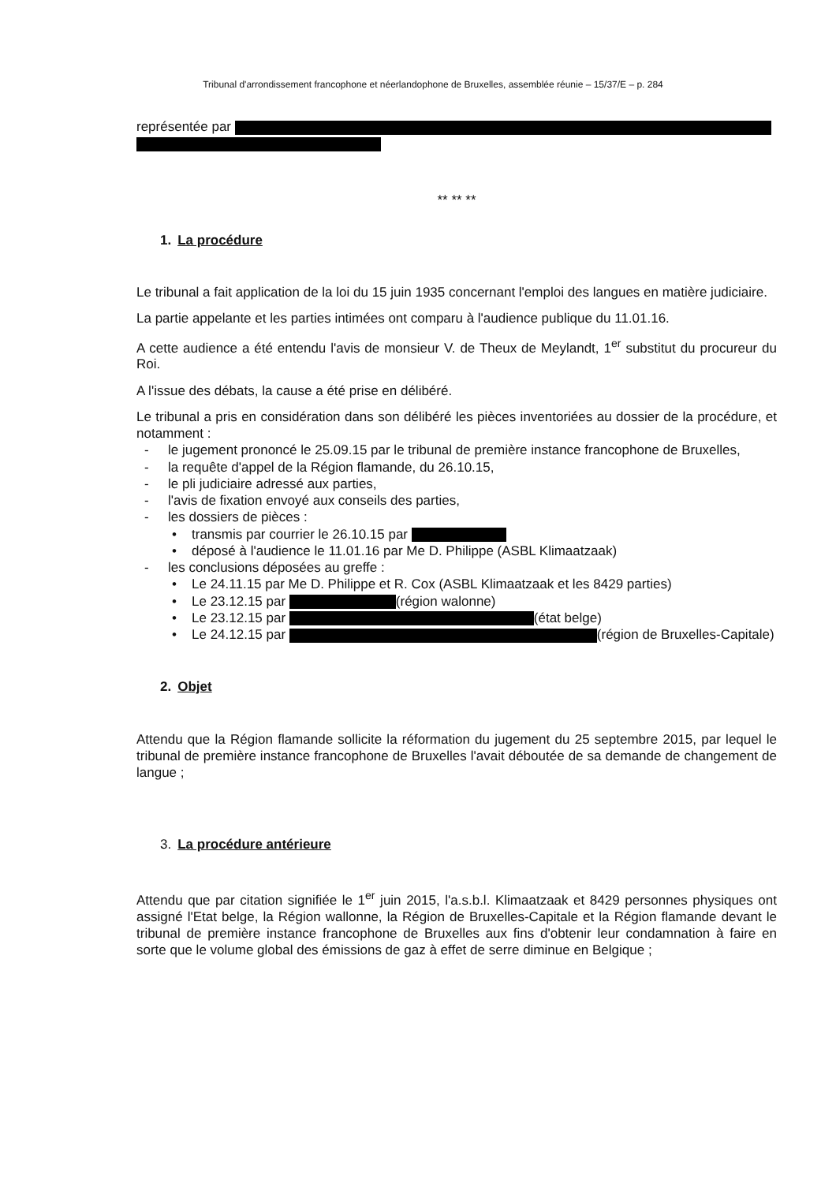Tribunal d'arrondissement francophone et néerlandophone de Bruxelles, assemblée réunie – 15/37/E – p. 284
représentée par
** ** **
1. La procédure
Le tribunal a fait application de la loi du 15 juin 1935 concernant l'emploi des langues en matière judiciaire.
La partie appelante et les parties intimées ont comparu à l'audience publique du 11.01.16.
A cette audience a été entendu l'avis de monsieur V. de Theux de Meylandt, 1<sup>er</sup> substitut du procureur du Roi.
A l'issue des débats, la cause a été prise en délibéré.
Le tribunal a pris en considération dans son délibéré les pièces inventoriées au dossier de la procédure, et notamment :
le jugement prononcé le 25.09.15 par le tribunal de première instance francophone de Bruxelles,
la requête d'appel de la Région flamande, du 26.10.15,
le pli judiciaire adressé aux parties,
l'avis de fixation envoyé aux conseils des parties,
les dossiers de pièces :
transmis par courrier le 26.10.15 par
déposé à l'audience le 11.01.16 par Me D. Philippe (ASBL Klimaatzaak)
les conclusions déposées au greffe :
Le 24.11.15 par Me D. Philippe et R. Cox (ASBL Klimaatzaak et les 8429 parties)
Le 23.12.15 par (région walonne)
Le 23.12.15 par (état belge)
Le 24.12.15 par (région de Bruxelles-Capitale)
2. Objet
Attendu que la Région flamande sollicite la réformation du jugement du 25 septembre 2015, par lequel le tribunal de première instance francophone de Bruxelles l'avait déboutée de sa demande de changement de langue ;
3. La procédure antérieure
Attendu que par citation signifiée le 1<sup>er</sup> juin 2015, l'a.s.b.l. Klimaatzaak et 8429 personnes physiques ont assigné l'Etat belge, la Région wallonne, la Région de Bruxelles-Capitale et la Région flamande devant le tribunal de première instance francophone de Bruxelles aux fins d'obtenir leur condamnation à faire en sorte que le volume global des émissions de gaz à effet de serre diminue en Belgique ;